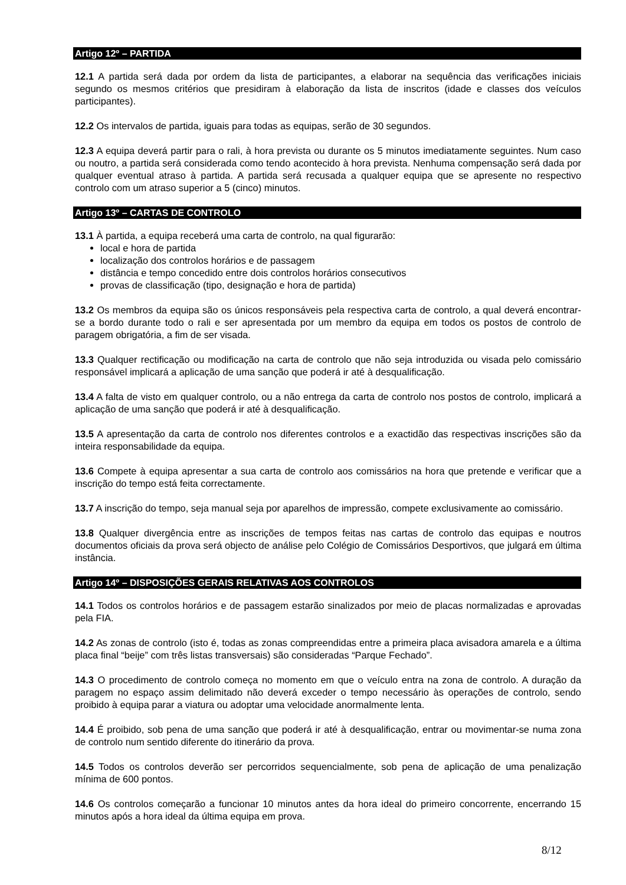Artigo 12º – PARTIDA
12.1 A partida será dada por ordem da lista de participantes, a elaborar na sequência das verificações iniciais segundo os mesmos critérios que presidiram à elaboração da lista de inscritos (idade e classes dos veículos participantes).
12.2 Os intervalos de partida, iguais para todas as equipas, serão de 30 segundos.
12.3 A equipa deverá partir para o rali, à hora prevista ou durante os 5 minutos imediatamente seguintes. Num caso ou noutro, a partida será considerada como tendo acontecido à hora prevista. Nenhuma compensação será dada por qualquer eventual atraso à partida. A partida será recusada a qualquer equipa que se apresente no respectivo controlo com um atraso superior a 5 (cinco) minutos.
Artigo 13º – CARTAS DE CONTROLO
13.1 À partida, a equipa receberá uma carta de controlo, na qual figurarão:
local e hora de partida
localização dos controlos horários e de passagem
distância e tempo concedido entre dois controlos horários consecutivos
provas de classificação (tipo, designação e hora de partida)
13.2 Os membros da equipa são os únicos responsáveis pela respectiva carta de controlo, a qual deverá encontrar-se a bordo durante todo o rali e ser apresentada por um membro da equipa em todos os postos de controlo de paragem obrigatória, a fim de ser visada.
13.3 Qualquer rectificação ou modificação na carta de controlo que não seja introduzida ou visada pelo comissário responsável implicará a aplicação de uma sanção que poderá ir até à desqualificação.
13.4 A falta de visto em qualquer controlo, ou a não entrega da carta de controlo nos postos de controlo, implicará a aplicação de uma sanção que poderá ir até à desqualificação.
13.5 A apresentação da carta de controlo nos diferentes controlos e a exactidão das respectivas inscrições são da inteira responsabilidade da equipa.
13.6 Compete à equipa apresentar a sua carta de controlo aos comissários na hora que pretende e verificar que a inscrição do tempo está feita correctamente.
13.7 A inscrição do tempo, seja manual seja por aparelhos de impressão, compete exclusivamente ao comissário.
13.8 Qualquer divergência entre as inscrições de tempos feitas nas cartas de controlo das equipas e noutros documentos oficiais da prova será objecto de análise pelo Colégio de Comissários Desportivos, que julgará em última instância.
Artigo 14º – DISPOSIÇÕES GERAIS RELATIVAS AOS CONTROLOS
14.1 Todos os controlos horários e de passagem estarão sinalizados por meio de placas normalizadas e aprovadas pela FIA.
14.2 As zonas de controlo (isto é, todas as zonas compreendidas entre a primeira placa avisadora amarela e a última placa final “beije” com três listas transversais) são consideradas “Parque Fechado”.
14.3 O procedimento de controlo começa no momento em que o veículo entra na zona de controlo. A duração da paragem no espaço assim delimitado não deverá exceder o tempo necessário às operações de controlo, sendo proibido à equipa parar a viatura ou adoptar uma velocidade anormalmente lenta.
14.4 É proibido, sob pena de uma sanção que poderá ir até à desqualificação, entrar ou movimentar-se numa zona de controlo num sentido diferente do itinerário da prova.
14.5 Todos os controlos deverão ser percorridos sequencialmente, sob pena de aplicação de uma penalização mínima de 600 pontos.
14.6 Os controlos começarão a funcionar 10 minutos antes da hora ideal do primeiro concorrente, encerrando 15 minutos após a hora ideal da última equipa em prova.
8/12